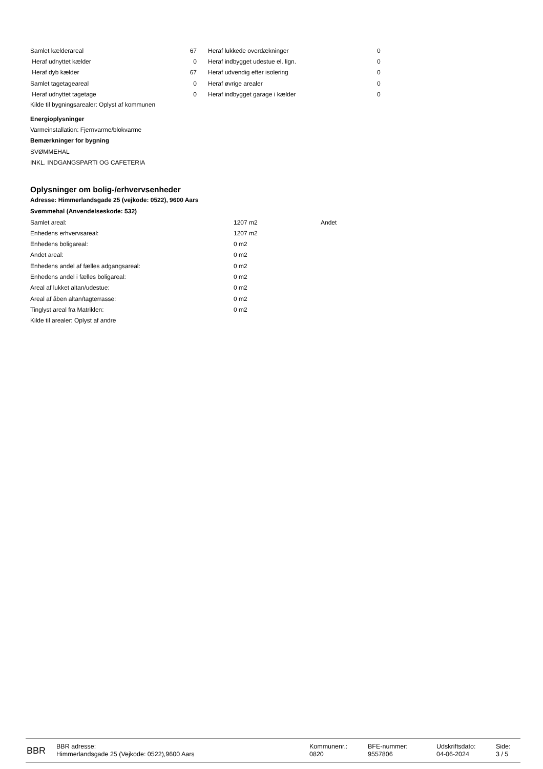| Samlet kælderareal | 67 | | Heraf lukkede overdækninger | 0 |
| Heraf udnyttet kælder | 0 | | Heraf indbygget udestue el. lign. | 0 |
| Heraf dyb kælder | 67 | | Heraf udvendig efter isolering | 0 |
| Samlet tagetageareal | 0 | | Heraf øvrige arealer | 0 |
| Heraf udnyttet tagetage | 0 | | Heraf indbygget garage i kælder | 0 |
Kilde til bygningsarealer: Oplyst af kommunen
Energioplysninger
Varmeinstallation: Fjernvarme/blokvarme
Bemærkninger for bygning
SVØMMEHAL
INKL. INDGANGSPARTI OG CAFETERIA
Oplysninger om bolig-/erhvervsenheder
Adresse: Himmerlandsgade 25 (vejkode: 0522), 9600 Aars
Svømmehal (Anvendelseskode: 532)
| Samlet areal: | 1207 m2 | Andet |
| Enhedens erhvervsareal: | 1207 m2 | |
| Enhedens boligareal: | 0 m2 | |
| Andet areal: | 0 m2 | |
| Enhedens andel af fælles adgangsareal: | 0 m2 | |
| Enhedens andel i fælles boligareal: | 0 m2 | |
| Areal af lukket altan/udestue: | 0 m2 | |
| Areal af åben altan/tagterrasse: | 0 m2 | |
| Tinglyst areal fra Matriklen: | 0 m2 | |
Kilde til arealer: Oplyst af andre
BBR
BBR adresse:
Himmerlandsgade 25 (Vejkode: 0522),9600 Aars
Kommunenr.:
0820
BFE-nummer:
9557806
Udskriftsdato:
04-06-2024
Side:
3 / 5